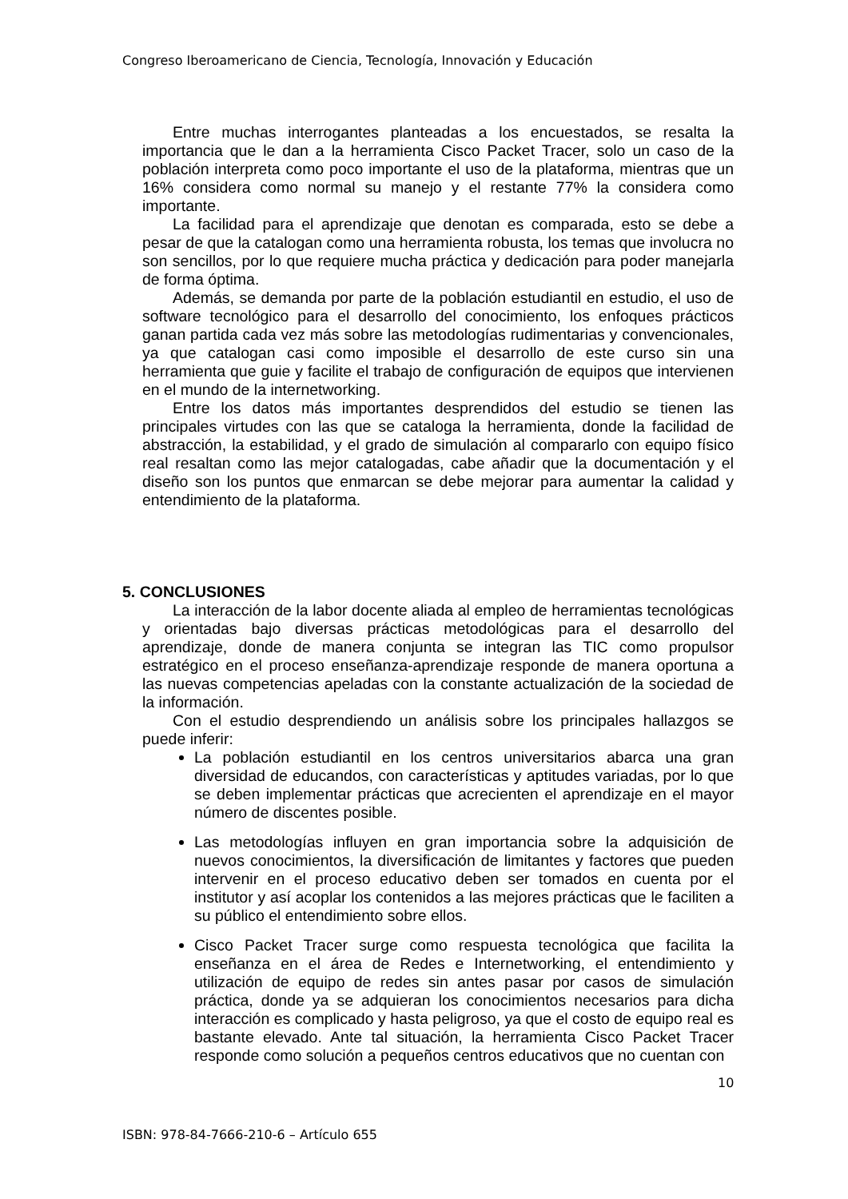Congreso Iberoamericano de Ciencia, Tecnología, Innovación y Educación
Entre muchas interrogantes planteadas a los encuestados, se resalta la importancia que le dan a la herramienta Cisco Packet Tracer, solo un caso de la población interpreta como poco importante el uso de la plataforma, mientras que un 16% considera como normal su manejo y el restante 77% la considera como importante.
La facilidad para el aprendizaje que denotan es comparada, esto se debe a pesar de que la catalogan como una herramienta robusta, los temas que involucra no son sencillos, por lo que requiere mucha práctica y dedicación para poder manejarla de forma óptima.
Además, se demanda por parte de la población estudiantil en estudio, el uso de software tecnológico para el desarrollo del conocimiento, los enfoques prácticos ganan partida cada vez más sobre las metodologías rudimentarias y convencionales, ya que catalogan casi como imposible el desarrollo de este curso sin una herramienta que guie y facilite el trabajo de configuración de equipos que intervienen en el mundo de la internetworking.
Entre los datos más importantes desprendidos del estudio se tienen las principales virtudes con las que se cataloga la herramienta, donde la facilidad de abstracción, la estabilidad, y el grado de simulación al compararlo con equipo físico real resaltan como las mejor catalogadas, cabe añadir que la documentación y el diseño son los puntos que enmarcan se debe mejorar para aumentar la calidad y entendimiento de la plataforma.
5. CONCLUSIONES
La interacción de la labor docente aliada al empleo de herramientas tecnológicas y orientadas bajo diversas prácticas metodológicas para el desarrollo del aprendizaje, donde de manera conjunta se integran las TIC como propulsor estratégico en el proceso enseñanza-aprendizaje responde de manera oportuna a las nuevas competencias apeladas con la constante actualización de la sociedad de la información.
Con el estudio desprendiendo un análisis sobre los principales hallazgos se puede inferir:
La población estudiantil en los centros universitarios abarca una gran diversidad de educandos, con características y aptitudes variadas, por lo que se deben implementar prácticas que acrecienten el aprendizaje en el mayor número de discentes posible.
Las metodologías influyen en gran importancia sobre la adquisición de nuevos conocimientos, la diversificación de limitantes y factores que pueden intervenir en el proceso educativo deben ser tomados en cuenta por el institutor y así acoplar los contenidos a las mejores prácticas que le faciliten a su público el entendimiento sobre ellos.
Cisco Packet Tracer surge como respuesta tecnológica que facilita la enseñanza en el área de Redes e Internetworking, el entendimiento y utilización de equipo de redes sin antes pasar por casos de simulación práctica, donde ya se adquieran los conocimientos necesarios para dicha interacción es complicado y hasta peligroso, ya que el costo de equipo real es bastante elevado. Ante tal situación, la herramienta Cisco Packet Tracer responde como solución a pequeños centros educativos que no cuentan con
10
ISBN: 978-84-7666-210-6 – Artículo 655